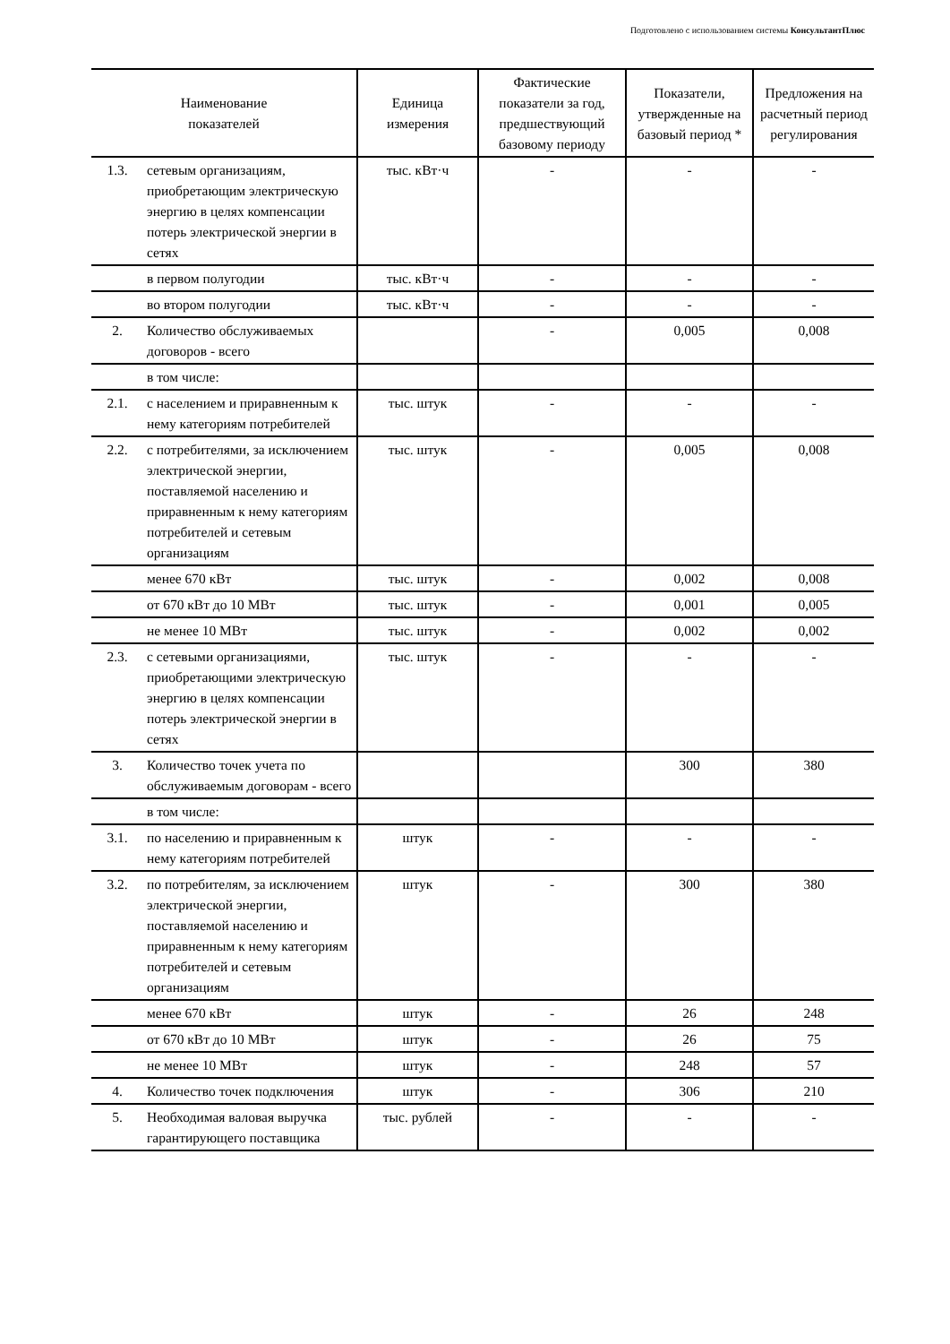Подготовлено с использованием системы КонсультантПлюс
| Наименование показателей | | Единица измерения | Фактические показатели за год, предшествующий базовому периоду | Показатели, утвержденные на базовый период * | Предложения на расчетный период регулирования |
| --- | --- | --- | --- | --- | --- |
| 1.3. | сетевым организациям, приобретающим электрическую энергию в целях компенсации потерь электрической энергии в сетях | тыс. кВт·ч | - | - | - |
| | в первом полугодии | тыс. кВт·ч | - | - | - |
| | во втором полугодии | тыс. кВт·ч | - | - | - |
| 2. | Количество обслуживаемых договоров - всего | | - | 0,005 | 0,008 |
| | в том числе: | | | | |
| 2.1. | с населением и приравненным к нему категориям потребителей | тыс. штук | - | - | - |
| 2.2. | с потребителями, за исключением электрической энергии, поставляемой населению и приравненным к нему категориям потребителей и сетевым организациям | тыс. штук | - | 0,005 | 0,008 |
| | менее 670 кВт | тыс. штук | - | 0,002 | 0,008 |
| | от 670 кВт до 10 МВт | тыс. штук | - | 0,001 | 0,005 |
| | не менее 10 МВт | тыс. штук | - | 0,002 | 0,002 |
| 2.3. | с сетевыми организациями, приобретающими электрическую энергию в целях компенсации потерь электрической энергии в сетях | тыс. штук | - | - | - |
| 3. | Количество точек учета по обслуживаемым договорам - всего | | | 300 | 380 |
| | в том числе: | | | | |
| 3.1. | по населению и приравненным к нему категориям потребителей | штук | - | - | - |
| 3.2. | по потребителям, за исключением электрической энергии, поставляемой населению и приравненным к нему категориям потребителей и сетевым организациям | штук | - | 300 | 380 |
| | менее 670 кВт | штук | - | 26 | 248 |
| | от 670 кВт до 10 МВт | штук | - | 26 | 75 |
| | не менее 10 МВт | штук | - | 248 | 57 |
| 4. | Количество точек подключения | штук | - | 306 | 210 |
| 5. | Необходимая валовая выручка гарантирующего поставщика | тыс. рублей | - | - | - |